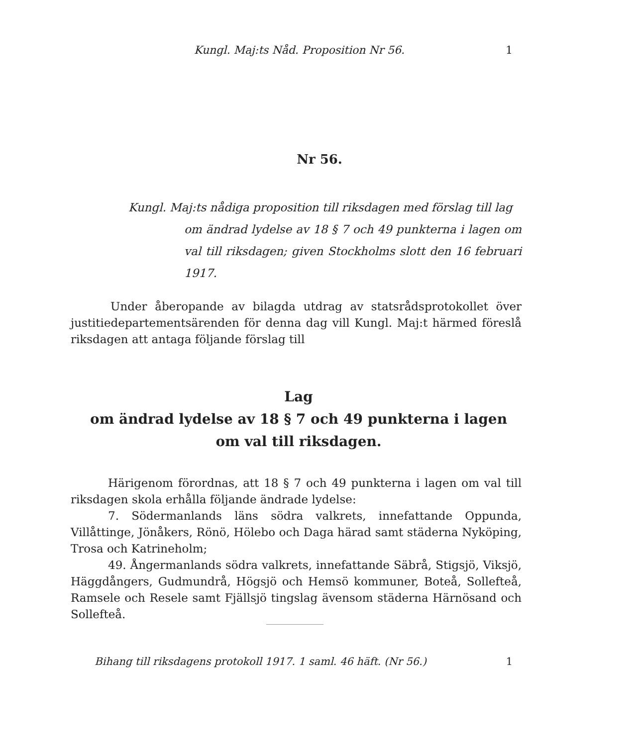Kungl. Maj:ts Nåd. Proposition Nr 56. 1
Nr 56.
Kungl. Maj:ts nådiga proposition till riksdagen med förslag till lag
om ändrad lydelse av 18 § 7 och 49 punkterna i lagen om val till riksdagen; given Stockholms slott den 16 februari 1917.
Under åberopande av bilagda utdrag av statsrådsprotokollet över justitiedepartementsärenden för denna dag vill Kungl. Maj:t härmed föreslå riksdagen att antaga följande förslag till
Lag
om ändrad lydelse av 18 § 7 och 49 punkterna i lagen
om val till riksdagen.
Härigenom förordnas, att 18 § 7 och 49 punkterna i lagen om val till riksdagen skola erhålla följande ändrade lydelse:
7. Södermanlands läns södra valkrets, innefattande Oppunda, Villåttinge, Jönåkers, Rönö, Hölebo och Daga härad samt städerna Nyköping, Trosa och Katrineholm;
49. Ångermanlands södra valkrets, innefattande Säbrå, Stigsjö, Viksjö, Häggdångers, Gudmundrå, Högsjö och Hemsö kommuner, Boteå, Sollefteå, Ramsele och Resele samt Fjällsjö tingslag ävensom städerna Härnösand och Sollefteå.
Bihang till riksdagens protokoll 1917. 1 saml. 46 häft. (Nr 56.) 1